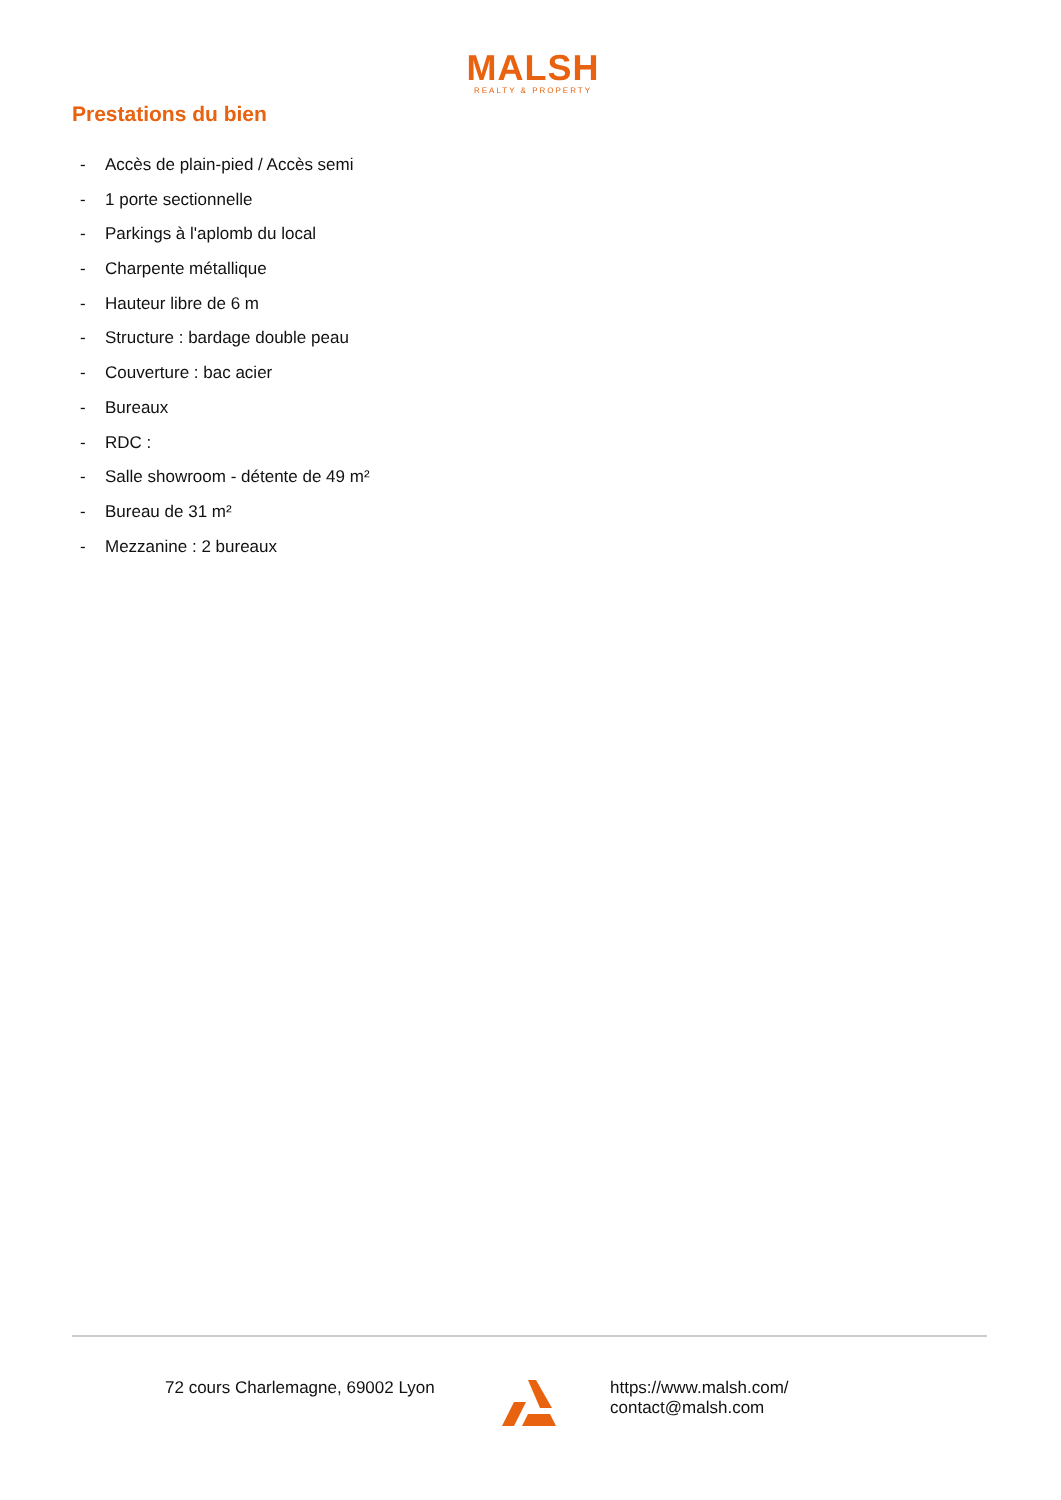MALSH
REALTY & PROPERTY
Prestations du bien
- Accès de plain-pied / Accès semi
- 1 porte sectionnelle
- Parkings à l'aplomb du local
- Charpente métallique
- Hauteur libre de 6 m
- Structure : bardage double peau
- Couverture : bac acier
- Bureaux
- RDC :
- Salle showroom - détente de 49 m²
- Bureau de 31 m²
- Mezzanine : 2 bureaux
72 cours Charlemagne, 69002 Lyon
https://www.malsh.com/
contact@malsh.com